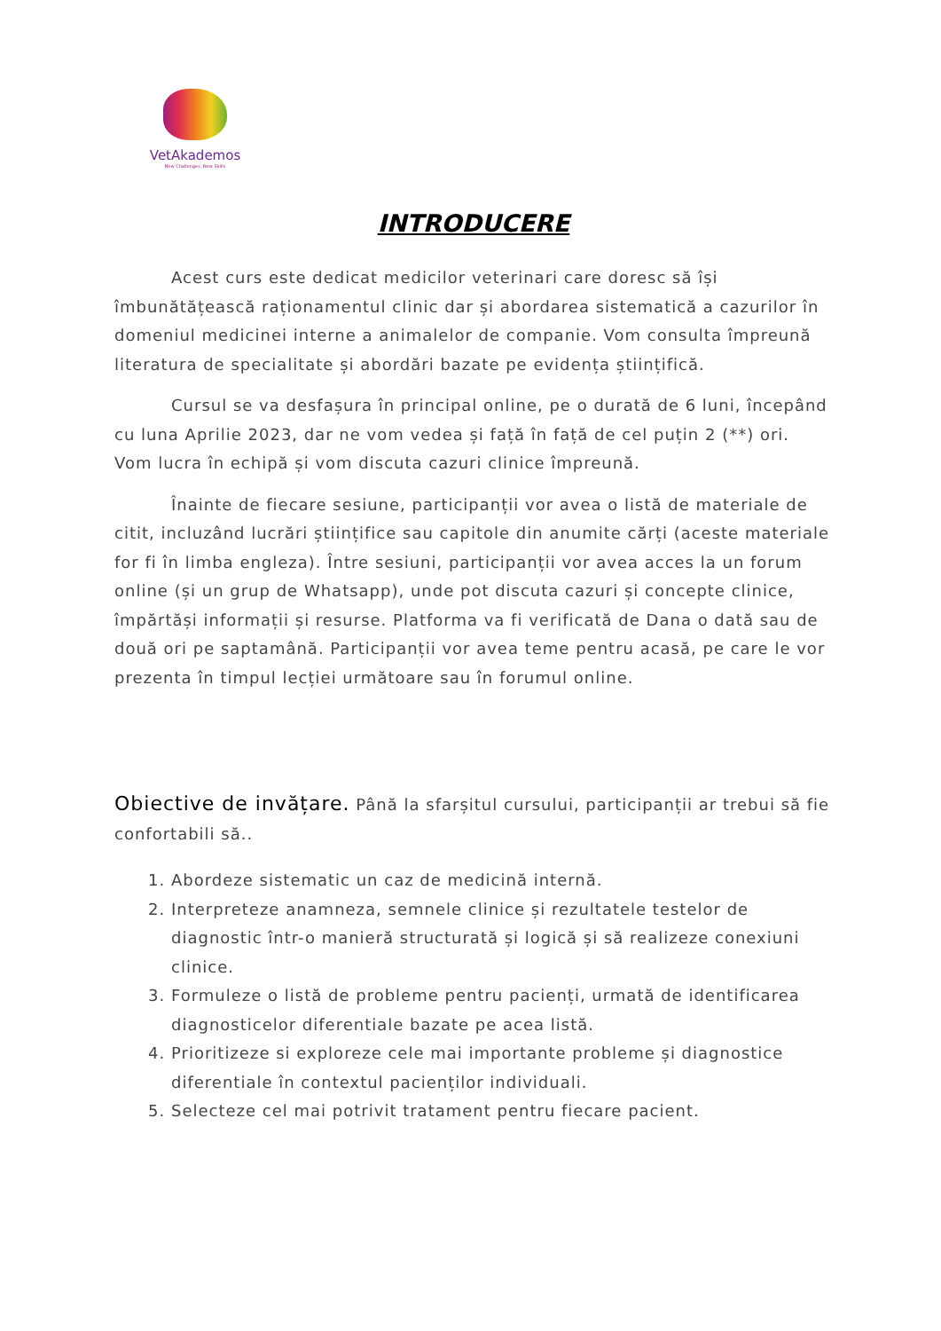VetAkademos
New Challenges, New Skills
INTRODUCERE
Acest curs este dedicat medicilor veterinari care doresc să își îmbunătățească raționamentul clinic dar și abordarea sistematică a cazurilor în domeniul medicinei interne a animalelor de companie. Vom consulta împreună literatura de specialitate și abordări bazate pe evidența științifică.
Cursul se va desfașura în principal online, pe o durată de 6 luni, începând cu luna Aprilie 2023, dar ne vom vedea și față în față de cel puțin 2 (**) ori. Vom lucra în echipă și vom discuta cazuri clinice împreună.
Înainte de fiecare sesiune, participanții vor avea o listă de materiale de citit, incluzând lucrări științifice sau capitole din anumite cărți (aceste materiale for fi în limba engleza). Între sesiuni, participanții vor avea acces la un forum online (și un grup de Whatsapp), unde pot discuta cazuri și concepte clinice, împărtăși informații și resurse. Platforma va fi verificată de Dana o dată sau de două ori pe saptamână. Participanții vor avea teme pentru acasă, pe care le vor prezenta în timpul lecției următoare sau în forumul online.
Obiective de invățare. Până la sfarșitul cursului, participanții ar trebui să fie confortabili să..
1. Abordeze sistematic un caz de medicină internă.
2. Interpreteze anamneza, semnele clinice și rezultatele testelor de diagnostic într-o manieră structurată și logică și să realizeze conexiuni clinice.
3. Formuleze o listă de probleme pentru pacienți, urmată de identificarea diagnosticelor diferentiale bazate pe acea listă.
4. Prioritizeze si exploreze cele mai importante probleme și diagnostice diferentiale în contextul pacienților individuali.
5. Selecteze cel mai potrivit tratament pentru fiecare pacient.